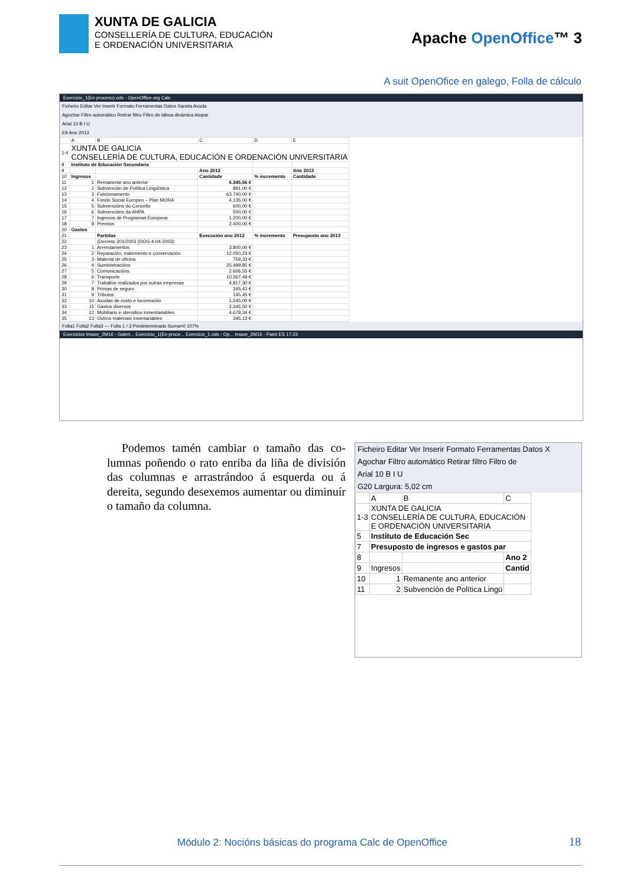XUNTA DE GALICIA
CONSELLERÍA DE CULTURA, EDUCACIÓN
E ORDENACIÓN UNIVERSITARIA
Apache OpenOffice™ 3
A suit OpenOfice en galego, Folla de cálculo
Exercicio_1(En proceso).ods - OpenOffice.org Calc
Ficheiro Editar Ver Inserir Formato Ferramentas Datos Xanela Axuda
Agochar Filtro automático Retirar filtro Filtro de táboa dinámica Atopar
Arial 10 B I U
E9 Ano 2013
| | A | B | C | D | E |
| 1-4 | XUNTA DE GALICIA CONSELLERÍA DE CULTURA, EDUCACIÓN E ORDENACIÓN UNIVERSITARIA | | | | |
| 8 | Instituto de Educación Secundaria | | | | |
| 9 | | | Ano 2012 | | Ano 2013 |
| 10 | Ingresos | | Cantidade | % incremento | Cantidade |
| 11 | 1 | Remanente ano anterior | 6.345,56 € | | |
| 12 | 2 | Subvención de Política Lingüística | 891,00 € | | |
| 13 | 3 | Funcionamento | 63.740,00 € | | |
| 14 | 4 | Fondo Social Europeo – Plan MORA | 4.135,00 € | | |
| 15 | 5 | Subvencións do Concello | 600,00 € | | |
| 16 | 6 | Subvencións da ANPA | 500,00 € | | |
| 17 | 7 | Ingresos de Programas Europeos | 1.200,00 € | | |
| 18 | 8 | Premios | 2.400,00 € | | |
| 20 | Gastos | | | | |
| 21 | | Partidas | Execución ano 2012 | % incremento | Presuposto ano 2013 |
| 22 | | (Decreto 201/2003 (DOG 4-04-2003) | | | |
| 23 | 1 | Arrendamentos | 3.800,00 € | | |
| 24 | 2 | Reparación, matemento e conservación | 12.050,23 € | | |
| 25 | 3 | Material de oficina | 759,33 € | | |
| 26 | 4 | Suministracións | 25.499,85 € | | |
| 27 | 5 | Comunicacións | 2.606,55 € | | |
| 28 | 6 | Transporte | 10.267,49 € | | |
| 29 | 7 | Traballos realizados por outras empresas | 4.817,30 € | | |
| 30 | 8 | Primas de seguro | 345,43 € | | |
| 31 | 9 | Tributos | 145,45 € | | |
| 32 | 10 | Axudas de costo e locomoción | 1.245,00 € | | |
| 33 | 11 | Gastos diversos | 2.345,50 € | | |
| 34 | 12 | Mobiliario e utensilios inmentariables | 4.678,34 € | | |
| 35 | 13 | Outros materiais inventariables | 345,13 € | | |
Folla1 Folla2 Folla3 — Folla 1 / 3 Predeterminado Suma=0 107%
Exercicios Imaxe_2M16 - Galeri... Exercicio_1(En proce... Exercicio_1.ods - Op... Imaxe_2M15 - Paint ES 17:23
Podemos tamén cambiar o tamaño das co­lumnas poñendo o rato enriba da liña de divi­sión das columnas e arrastrándoo á esquerda ou á dereita, segundo desexemos aumentar ou diminuír o tamaño da columna.
Ficheiro Editar Ver Inserir Formato Ferramentas Datos X
Agochar Filtro automático Retirar filtro Filtro de
Arial 10 B I U
G20 Largura: 5,02 cm
| | A | B | C |
| 1-3 | XUNTA DE GALICIA CONSELLERÍA DE CULTURA, EDUCACIÓN E ORDENACIÓN UNIVERSITARIA | | |
| 5 | Instituto de Educación Sec | | |
| 7 | Presuposto de ingresos e gastos par | | |
| 8 | | | Ano 2 |
| 9 | Ingresos | | Cantid |
| 10 | 1 | Remanente ano anterior | |
| 11 | 2 | Subvención de Política Lingü | |
Módulo 2: Nocións básicas do programa Calc de OpenOffice
18